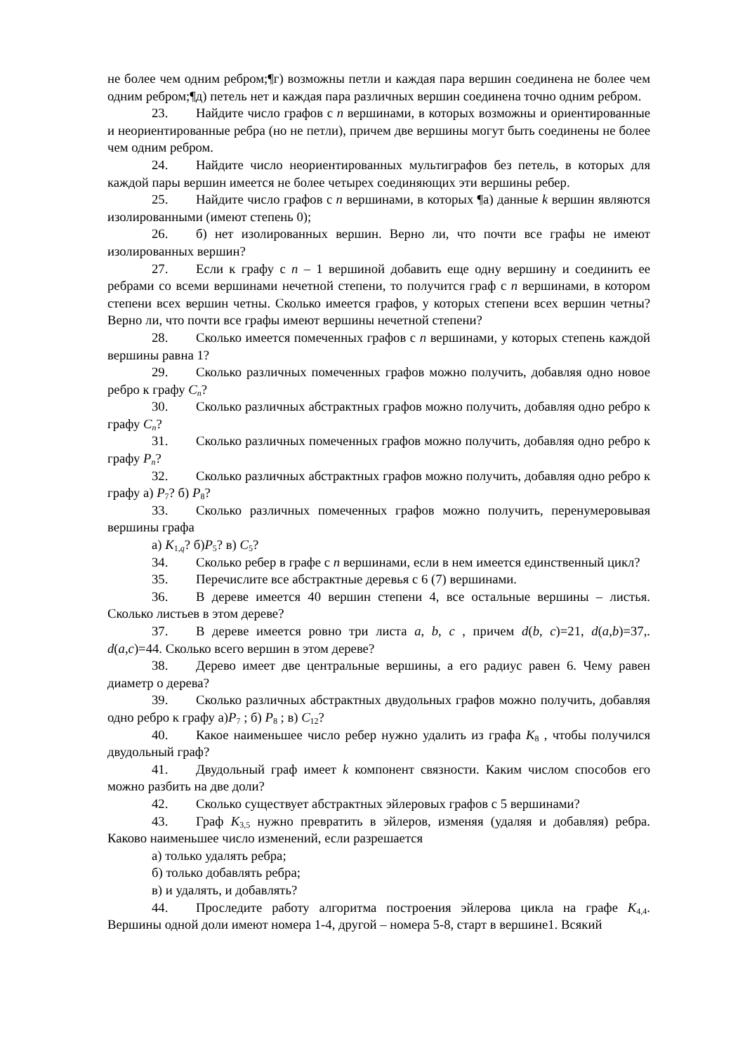не более чем одним ребром;¶г) возможны петли и каждая пара вершин соединена не более чем одним ребром;¶д) петель нет и каждая пара различных вершин соединена точно одним ребром.
23. Найдите число графов с n вершинами, в которых возможны и ориентированные и неориентированные ребра (но не петли), причем две вершины могут быть соединены не более чем одним ребром.
24. Найдите число неориентированных мультиграфов без петель, в которых для каждой пары вершин имеется не более четырех соединяющих эти вершины ребер.
25. Найдите число графов с n вершинами, в которых ¶а) данные k вершин являются изолированными (имеют степень 0);
26. б) нет изолированных вершин. Верно ли, что почти все графы не имеют изолированных вершин?
27. Если к графу с n – 1 вершиной добавить еще одну вершину и соединить ее ребрами со всеми вершинами нечетной степени, то получится граф с n вершинами, в котором степени всех вершин четны. Сколько имеется графов, у которых степени всех вершин четны? Верно ли, что почти все графы имеют вершины нечетной степени?
28. Сколько имеется помеченных графов с n вершинами, у которых степень каждой вершины равна 1?
29. Сколько различных помеченных графов можно получить, добавляя одно новое ребро к графу C<sub>n</sub>?
30. Сколько различных абстрактных графов можно получить, добавляя одно ребро к графу C<sub>n</sub>?
31. Сколько различных помеченных графов можно получить, добавляя одно ребро к графу P<sub>n</sub>?
32. Сколько различных абстрактных графов можно получить, добавляя одно ребро к графу а) P<sub>7</sub>? б) P<sub>8</sub>?
33. Сколько различных помеченных графов можно получить, перенумеровывая вершины графа
а) K<sub>1,q</sub>? б)P<sub>5</sub>? в) C<sub>5</sub>?
34. Сколько ребер в графе с n вершинами, если в нем имеется единственный цикл?
35. Перечислите все абстрактные деревья с 6 (7) вершинами.
36. В дереве имеется 40 вершин степени 4, все остальные вершины – листья. Сколько листьев в этом дереве?
37. В дереве имеется ровно три листа a, b, c , причем d(b, c)=21, d(a,b)=37,. d(a,c)=44. Сколько всего вершин в этом дереве?
38. Дерево имеет две центральные вершины, а его радиус равен 6. Чему равен диаметр о дерева?
39. Сколько различных абстрактных двудольных графов можно получить, добавляя одно ребро к графу а)P<sub>7</sub> ; б) P<sub>8</sub> ; в) C<sub>12</sub>?
40. Какое наименьшее число ребер нужно удалить из графа K<sub>8</sub> , чтобы получился двудольный граф?
41. Двудольный граф имеет k компонент связности. Каким числом способов его можно разбить на две доли?
42. Сколько существует абстрактных эйлеровых графов с 5 вершинами?
43. Граф K<sub>3,5</sub> нужно превратить в эйлеров, изменяя (удаляя и добавляя) ребра. Каково наименьшее число изменений, если разрешается
а) только удалять ребра;
б) только добавлять ребра;
в) и удалять, и добавлять?
44. Проследите работу алгоритма построения эйлерова цикла на графе K<sub>4,4</sub>. Вершины одной доли имеют номера 1-4, другой – номера 5-8, старт в вершине1. Всякий